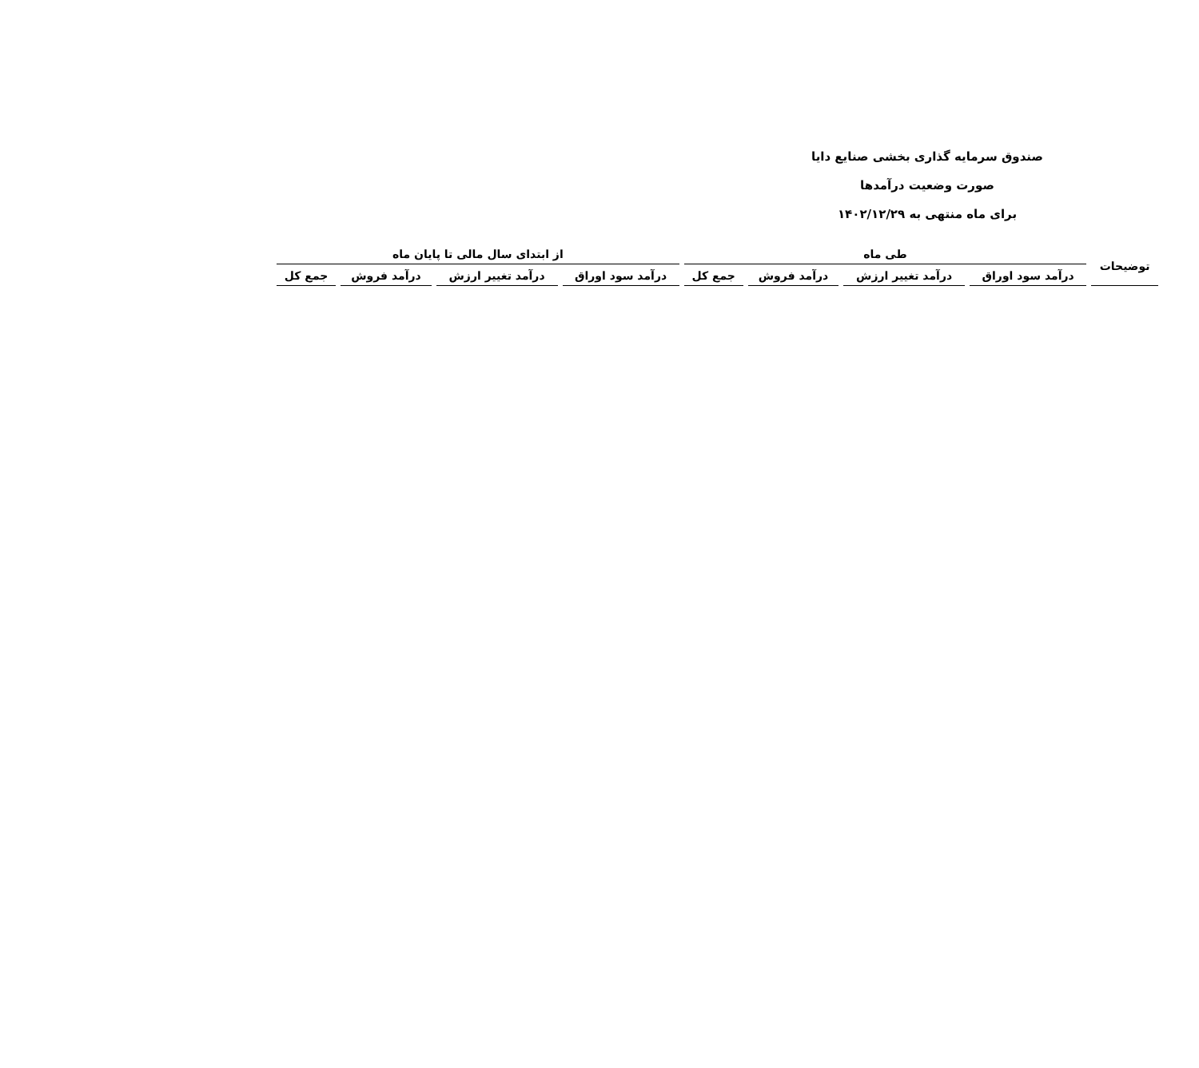صندوق سرمایه گذاری بخشی صنایع دایا
صورت وضعیت درآمدها
برای ماه منتهی به ۱۴۰۲/۱۲/۲۹
| توضیحات | طی ماه | | | | از ابتدای سال مالی تا پایان ماه | | | |
| --- | --- | --- | --- | --- | --- | --- | --- | --- |
| | درآمد سود اوراق | درآمد تغییر ارزش | درآمد فروش | جمع کل | درآمد سود اوراق | درآمد تغییر ارزش | درآمد فروش | جمع کل |